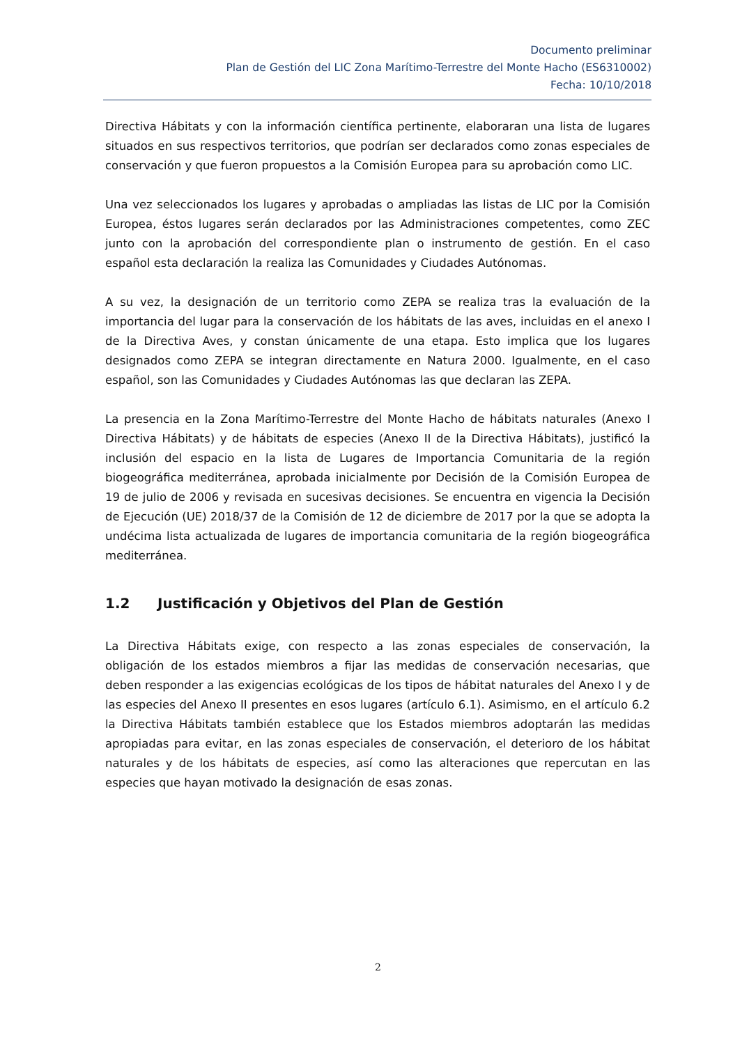Documento preliminar
Plan de Gestión del LIC Zona Marítimo-Terrestre del Monte Hacho (ES6310002)
Fecha: 10/10/2018
Directiva Hábitats y con la información científica pertinente, elaboraran una lista de lugares situados en sus respectivos territorios, que podrían ser declarados como zonas especiales de conservación y que fueron propuestos a la Comisión Europea para su aprobación como LIC.
Una vez seleccionados los lugares y aprobadas o ampliadas las listas de LIC por la Comisión Europea, éstos lugares serán declarados por las Administraciones competentes, como ZEC junto con la aprobación del correspondiente plan o instrumento de gestión. En el caso español esta declaración la realiza las Comunidades y Ciudades Autónomas.
A su vez, la designación de un territorio como ZEPA se realiza tras la evaluación de la importancia del lugar para la conservación de los hábitats de las aves, incluidas en el anexo I de la Directiva Aves, y constan únicamente de una etapa. Esto implica que los lugares designados como ZEPA se integran directamente en Natura 2000. Igualmente, en el caso español, son las Comunidades y Ciudades Autónomas las que declaran las ZEPA.
La presencia en la Zona Marítimo-Terrestre del Monte Hacho de hábitats naturales (Anexo I Directiva Hábitats) y de hábitats de especies (Anexo II de la Directiva Hábitats), justificó la inclusión del espacio en la lista de Lugares de Importancia Comunitaria de la región biogeográfica mediterránea, aprobada inicialmente por Decisión de la Comisión Europea de 19 de julio de 2006 y revisada en sucesivas decisiones. Se encuentra en vigencia la Decisión de Ejecución (UE) 2018/37 de la Comisión de 12 de diciembre de 2017 por la que se adopta la undécima lista actualizada de lugares de importancia comunitaria de la región biogeográfica mediterránea.
1.2 Justificación y Objetivos del Plan de Gestión
La Directiva Hábitats exige, con respecto a las zonas especiales de conservación, la obligación de los estados miembros a fijar las medidas de conservación necesarias, que deben responder a las exigencias ecológicas de los tipos de hábitat naturales del Anexo I y de las especies del Anexo II presentes en esos lugares (artículo 6.1). Asimismo, en el artículo 6.2 la Directiva Hábitats también establece que los Estados miembros adoptarán las medidas apropiadas para evitar, en las zonas especiales de conservación, el deterioro de los hábitat naturales y de los hábitats de especies, así como las alteraciones que repercutan en las especies que hayan motivado la designación de esas zonas.
2